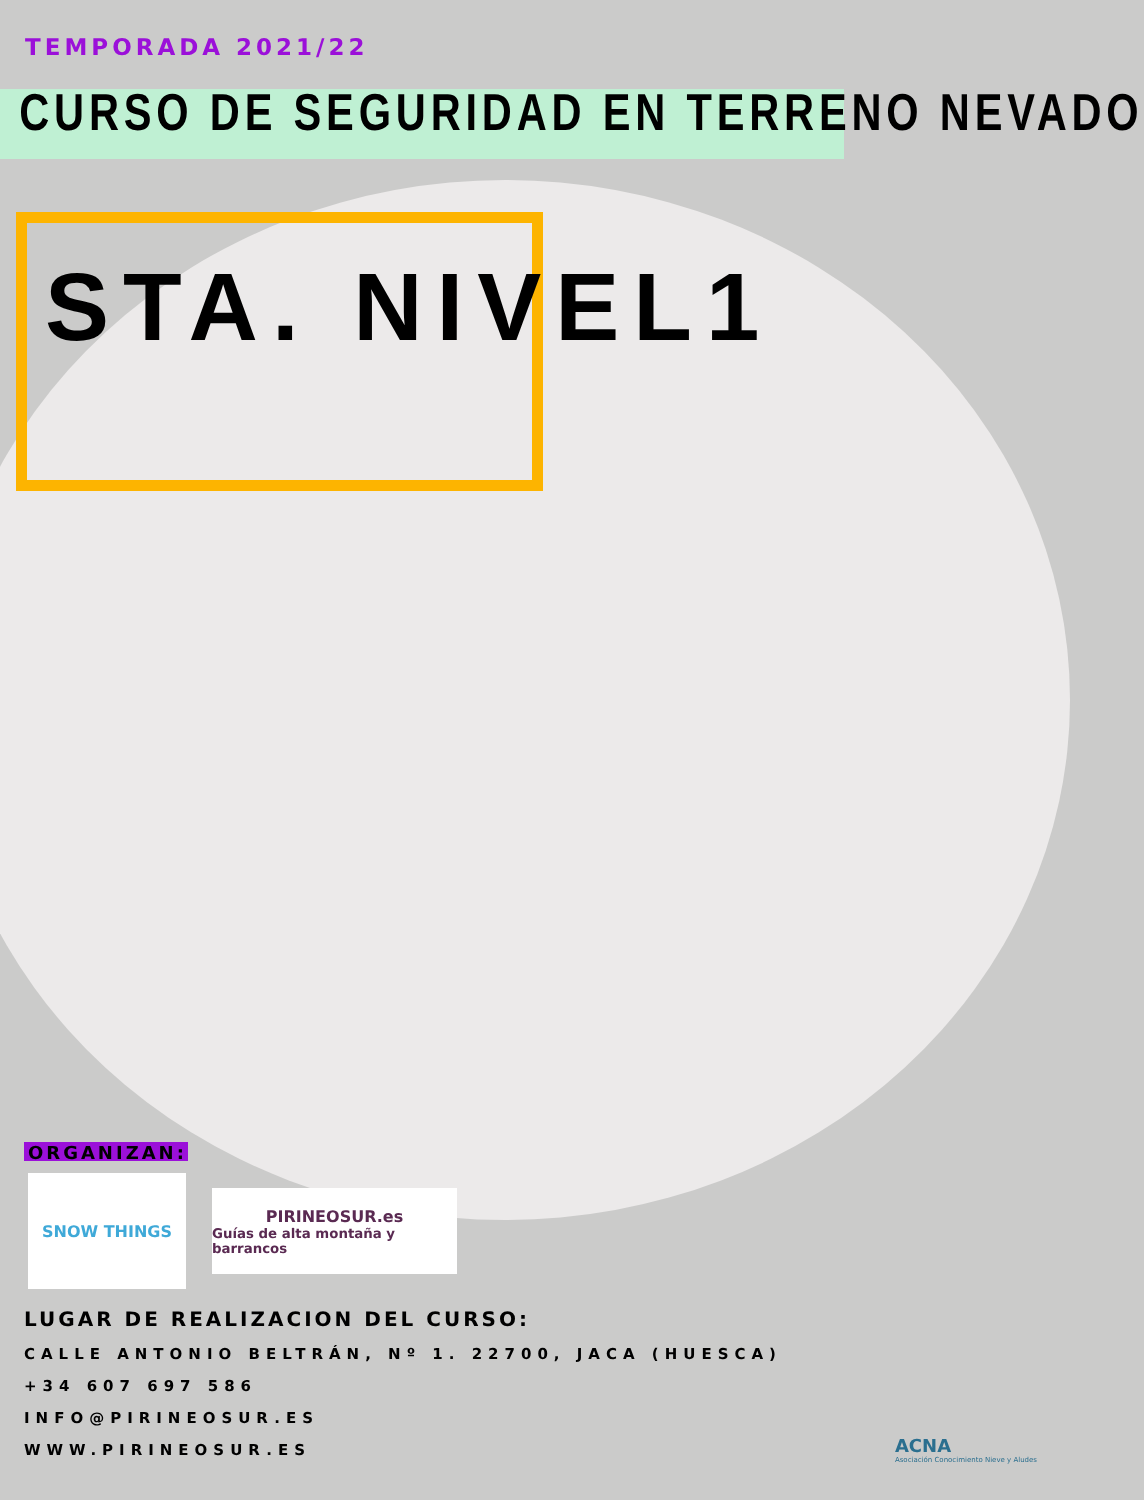TEMPORADA 2021/22
CURSO DE SEGURIDAD EN TERRENO NEVADO
STA. NIVEL1
ORGANIZAN:
SNOW THINGS
PIRINEOSUR.es
Guías de alta montaña y barrancos
LUGAR DE REALIZACION DEL CURSO:
CALLE ANTONIO BELTRÁN, Nº 1. 22700, JACA (HUESCA)
+34 607 697 586
INFO@PIRINEOSUR.ES
WWW.PIRINEOSUR.ES
ACNA
Asociación Conocimiento Nieve y Aludes